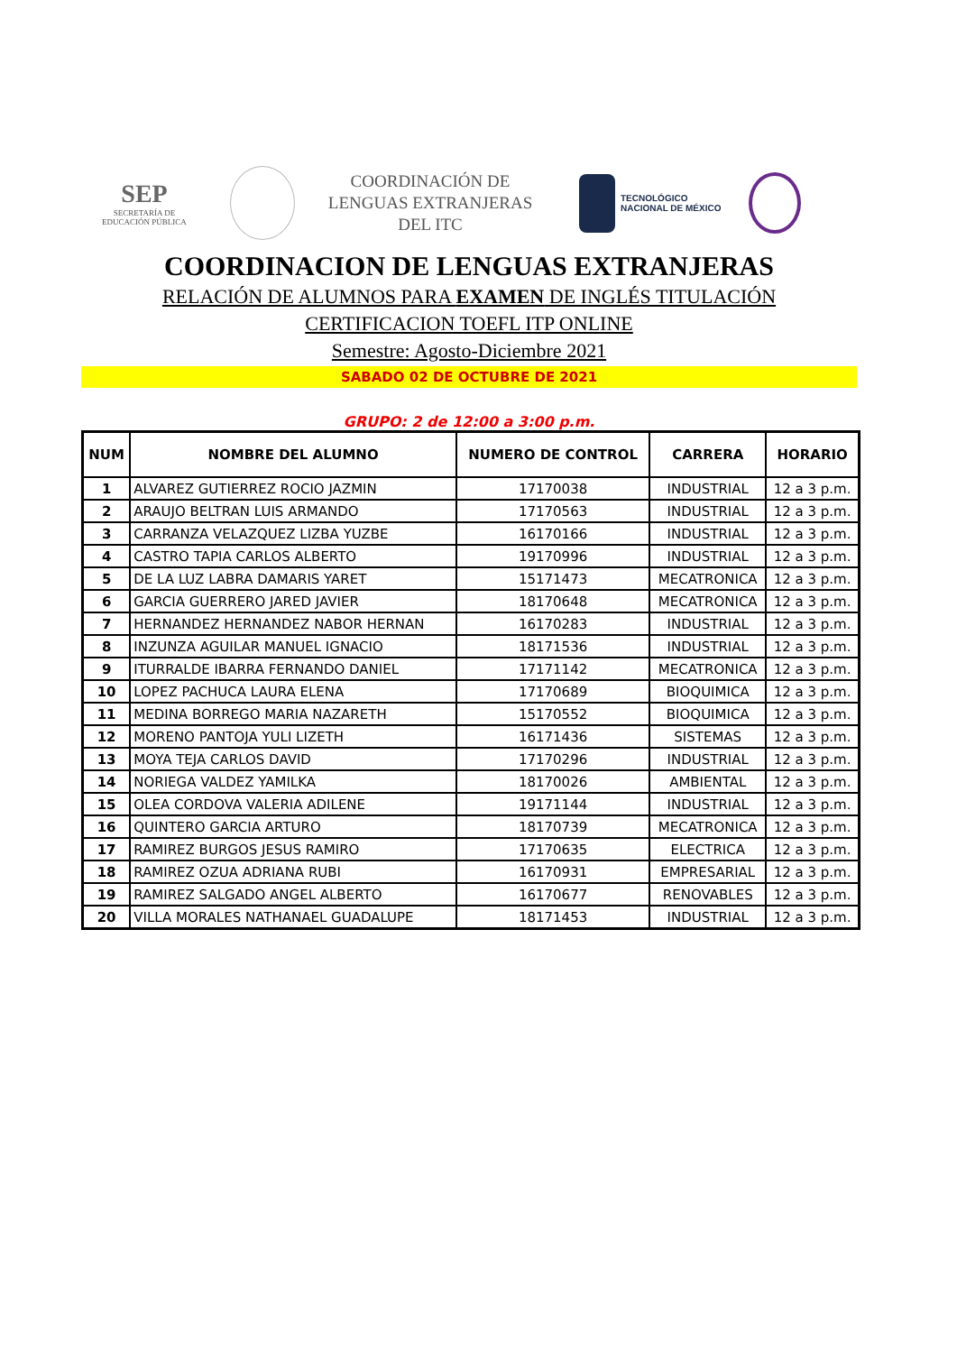SEP
SECRETARÍA DE
EDUCACIÓN PÚBLICA
COORDINACIÓN DE LENGUAS EXTRANJERAS DEL ITC
TECNOLÓGICO
NACIONAL DE MÉXICO
COORDINACION DE LENGUAS EXTRANJERAS
RELACIÓN DE ALUMNOS PARA EXAMEN DE INGLÉS TITULACIÓN
CERTIFICACION TOEFL ITP ONLINE
Semestre: Agosto-Diciembre 2021
SABADO 02 DE OCTUBRE DE 2021
GRUPO: 2 de 12:00 a 3:00 p.m.
| NUM | NOMBRE DEL ALUMNO | NUMERO DE CONTROL | CARRERA | HORARIO |
| --- | --- | --- | --- | --- |
| 1 | ALVAREZ GUTIERREZ ROCIO JAZMIN | 17170038 | INDUSTRIAL | 12 a 3 p.m. |
| 2 | ARAUJO BELTRAN LUIS ARMANDO | 17170563 | INDUSTRIAL | 12 a 3 p.m. |
| 3 | CARRANZA VELAZQUEZ LIZBA YUZBE | 16170166 | INDUSTRIAL | 12 a 3 p.m. |
| 4 | CASTRO TAPIA CARLOS ALBERTO | 19170996 | INDUSTRIAL | 12 a 3 p.m. |
| 5 | DE LA LUZ LABRA DAMARIS YARET | 15171473 | MECATRONICA | 12 a 3 p.m. |
| 6 | GARCIA GUERRERO JARED JAVIER | 18170648 | MECATRONICA | 12 a 3 p.m. |
| 7 | HERNANDEZ HERNANDEZ NABOR HERNAN | 16170283 | INDUSTRIAL | 12 a 3 p.m. |
| 8 | INZUNZA AGUILAR MANUEL IGNACIO | 18171536 | INDUSTRIAL | 12 a 3 p.m. |
| 9 | ITURRALDE IBARRA FERNANDO DANIEL | 17171142 | MECATRONICA | 12 a 3 p.m. |
| 10 | LOPEZ PACHUCA LAURA ELENA | 17170689 | BIOQUIMICA | 12 a 3 p.m. |
| 11 | MEDINA BORREGO MARIA NAZARETH | 15170552 | BIOQUIMICA | 12 a 3 p.m. |
| 12 | MORENO PANTOJA YULI LIZETH | 16171436 | SISTEMAS | 12 a 3 p.m. |
| 13 | MOYA TEJA CARLOS DAVID | 17170296 | INDUSTRIAL | 12 a 3 p.m. |
| 14 | NORIEGA VALDEZ YAMILKA | 18170026 | AMBIENTAL | 12 a 3 p.m. |
| 15 | OLEA CORDOVA VALERIA ADILENE | 19171144 | INDUSTRIAL | 12 a 3 p.m. |
| 16 | QUINTERO GARCIA ARTURO | 18170739 | MECATRONICA | 12 a 3 p.m. |
| 17 | RAMIREZ BURGOS JESUS RAMIRO | 17170635 | ELECTRICA | 12 a 3 p.m. |
| 18 | RAMIREZ OZUA ADRIANA RUBI | 16170931 | EMPRESARIAL | 12 a 3 p.m. |
| 19 | RAMIREZ SALGADO ANGEL ALBERTO | 16170677 | RENOVABLES | 12 a 3 p.m. |
| 20 | VILLA MORALES NATHANAEL GUADALUPE | 18171453 | INDUSTRIAL | 12 a 3 p.m. |